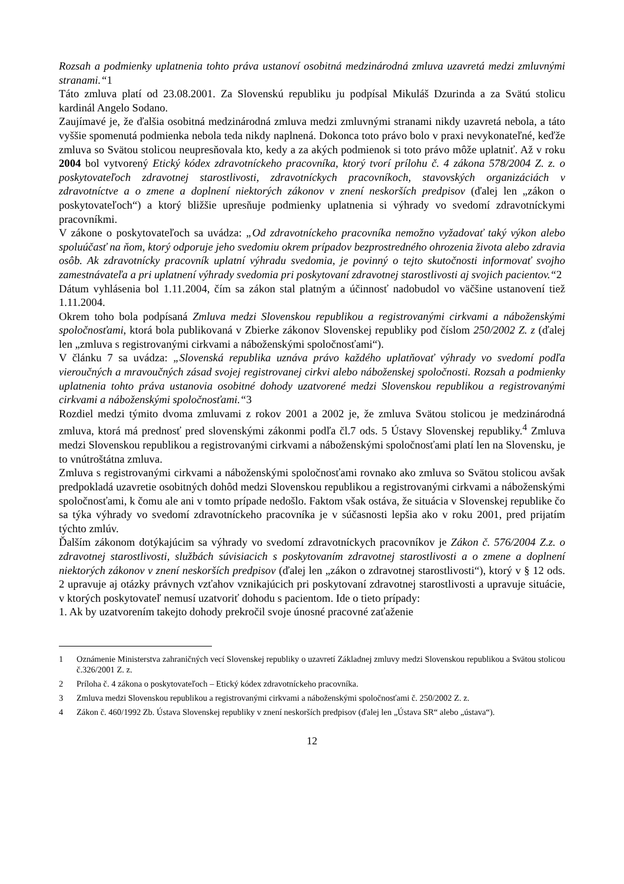Rozsah a podmienky uplatnenia tohto práva ustanoví osobitná medzinárodná zmluva uzavretá medzi zmluvnými stranami.“1
Táto zmluva platí od 23.08.2001. Za Slovenskú republiku ju podpísal Mikuláš Dzurinda a za Svätú stolicu kardinál Angelo Sodano.
Zaujímavé je, že ďalšia osobitná medzinárodná zmluva medzi zmluvnými stranami nikdy uzavretá nebola, a táto vyššie spomenutá podmienka nebola teda nikdy naplnená. Dokonca toto právo bolo v praxi nevykonateľné, keďže zmluva so Svätou stolicou neupresňovala kto, kedy a za akých podmienok si toto právo môže uplatniť. Až v roku 2004 bol vytvorený Etický kódex zdravotníckeho pracovníka, ktorý tvorí prílohu č. 4 zákona 578/2004 Z. z. o poskytovateľoch zdravotnej starostlivosti, zdravotníckych pracovníkoch, stavovských organizáciách v zdravotníctve a o zmene a doplnení niektorých zákonov v znení neskorších predpisov (ďalej len „zákon o poskytovateľoch“) a ktorý bližšie upresňuje podmienky uplatnenia si výhrady vo svedomí zdravotníckymi pracovníkmi.
V zákone o poskytovateľoch sa uvádza: „Od zdravotníckeho pracovníka nemožno vyžadovať taký výkon alebo spoluúčasť na ňom, ktorý odporuje jeho svedomiu okrem prípadov bezprostredného ohrozenia života alebo zdravia osôb. Ak zdravotnícky pracovník uplatní výhradu svedomia, je povinný o tejto skutočnosti informovať svojho zamestnávateľa a pri uplatnení výhrady svedomia pri poskytovaní zdravotnej starostlivosti aj svojich pacientov.“2
Dátum vyhlásenia bol 1.11.2004, čím sa zákon stal platným a účinnosť nadobudol vo väčšine ustanovení tiež 1.11.2004.
Okrem toho bola podpísaná Zmluva medzi Slovenskou republikou a registrovanými cirkvami a náboženskými spoločnosťami, ktorá bola publikovaná v Zbierke zákonov Slovenskej republiky pod číslom 250/2002 Z. z (ďalej len „zmluva s registrovanými cirkvami a náboženskými spoločnosťami“).
V článku 7 sa uvádza: „Slovenská republika uznáva právo každého uplatňovať výhrady vo svedomí podľa vieroučných a mravoučných zásad svojej registrovanej cirkvi alebo náboženskej spoločnosti. Rozsah a podmienky uplatnenia tohto práva ustanovia osobitné dohody uzatvorené medzi Slovenskou republikou a registrovanými cirkvami a náboženskými spoločnosťami.“3
Rozdiel medzi týmito dvoma zmluvami z rokov 2001 a 2002 je, že zmluva Svätou stolicou je medzinárodná zmluva, ktorá má prednosť pred slovenskými zákonmi podľa čl.7 ods. 5 Ústavy Slovenskej republiky.<sup>4</sup> Zmluva medzi Slovenskou republikou a registrovanými cirkvami a náboženskými spoločnosťami platí len na Slovensku, je to vnútroštátna zmluva.
Zmluva s registrovanými cirkvami a náboženskými spoločnosťami rovnako ako zmluva so Svätou stolicou avšak predpokladá uzavretie osobitných dohôd medzi Slovenskou republikou a registrovanými cirkvami a náboženskými spoločnosťami, k čomu ale ani v tomto prípade nedošlo. Faktom však ostáva, že situácia v Slovenskej republike čo sa týka výhrady vo svedomí zdravotníckeho pracovníka je v súčasnosti lepšia ako v roku 2001, pred prijatím týchto zmlúv.
Ďalším zákonom dotýkajúcim sa výhrady vo svedomí zdravotníckych pracovníkov je Zákon č. 576/2004 Z.z. o zdravotnej starostlivosti, službách súvisiacich s poskytovaním zdravotnej starostlivosti a o zmene a doplnení niektorých zákonov v znení neskorších predpisov (ďalej len „zákon o zdravotnej starostlivosti“), ktorý v § 12 ods. 2 upravuje aj otázky právnych vzťahov vznikajúcich pri poskytovaní zdravotnej starostlivosti a upravuje situácie, v ktorých poskytovateľ nemusí uzatvoriť dohodu s pacientom. Ide o tieto prípady:
1. Ak by uzatvorením takejto dohody prekročil svoje únosné pracovné zaťaženie
1 Oznámenie Ministerstva zahraničných vecí Slovenskej republiky o uzavretí Základnej zmluvy medzi Slovenskou republikou a Svätou stolicou č.326/2001 Z. z.
2 Príloha č. 4 zákona o poskytovateľoch – Etický kódex zdravotníckeho pracovníka.
3 Zmluva medzi Slovenskou republikou a registrovanými cirkvami a náboženskými spoločnosťami č. 250/2002 Z. z.
4 Zákon č. 460/1992 Zb. Ústava Slovenskej republiky v znení neskorších predpisov (ďalej len „Ústava SR“ alebo „ústava“).
12